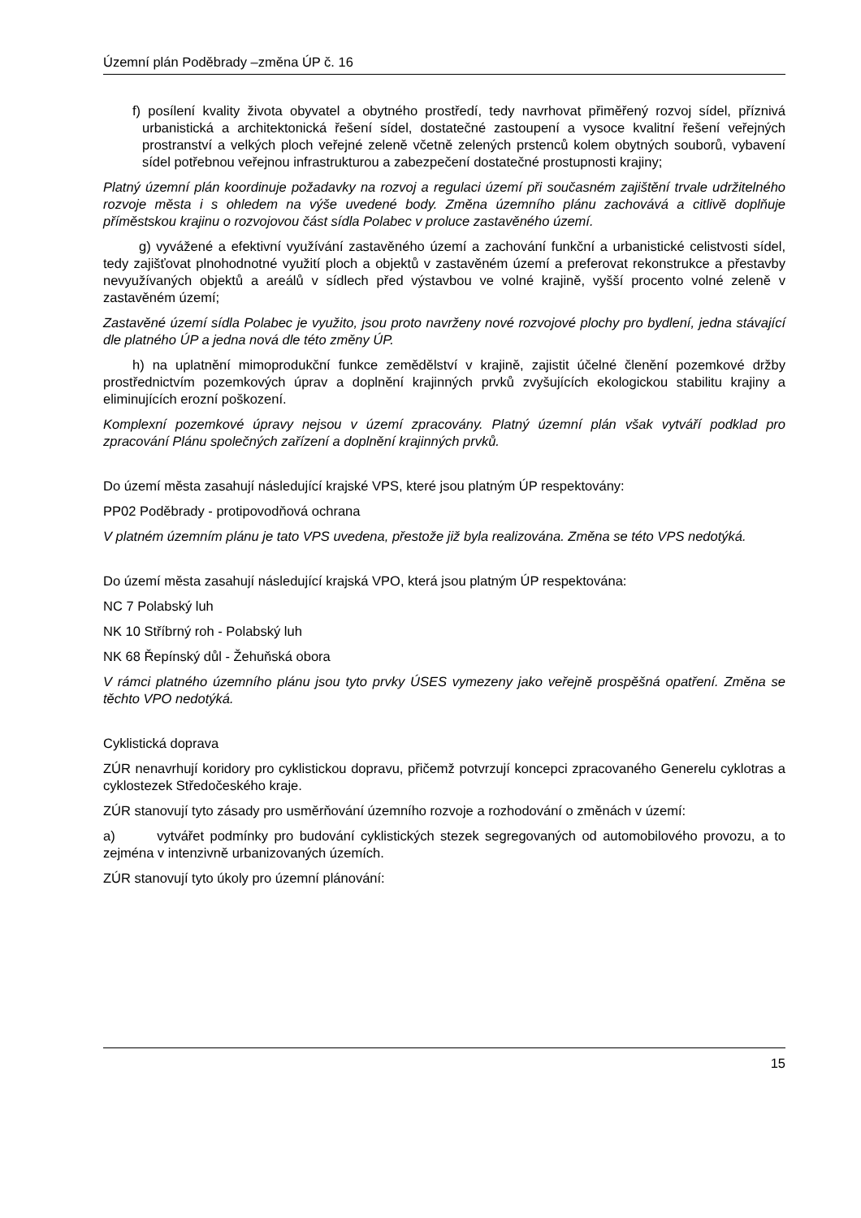Územní plán Poděbrady –změna ÚP č. 16
f) posílení kvality života obyvatel a obytného prostředí, tedy navrhovat přiměřený rozvoj sídel, příznivá urbanistická a architektonická řešení sídel, dostatečné zastoupení a vysoce kvalitní řešení veřejných prostranství a velkých ploch veřejné zeleně včetně zelených prstenců kolem obytných souborů, vybavení sídel potřebnou veřejnou infrastrukturou a zabezpečení dostatečné prostupnosti krajiny;
Platný územní plán koordinuje požadavky na rozvoj a regulaci území při současném zajištění trvale udržitelného rozvoje města i s ohledem na výše uvedené body. Změna územního plánu zachovává a citlivě doplňuje příměstskou krajinu o rozvojovou část sídla Polabec v proluce zastavěného území.
g) vyvážené a efektivní využívání zastavěného území a zachování funkční a urbanistické celistvosti sídel, tedy zajišťovat plnohodnotné využití ploch a objektů v zastavěném území a preferovat rekonstrukce a přestavby nevyužívaných objektů a areálů v sídlech před výstavbou ve volné krajině, vyšší procento volné zeleně v zastavěném území;
Zastavěné území sídla Polabec je využito, jsou proto navrženy nové rozvojové plochy pro bydlení, jedna stávající dle platného ÚP a jedna nová dle této změny ÚP.
h) na uplatnění mimoprodukční funkce zemědělství v krajině, zajistit účelné členění pozemkové držby prostřednictvím pozemkových úprav a doplnění krajinných prvků zvyšujících ekologickou stabilitu krajiny a eliminujících erozní poškození.
Komplexní pozemkové úpravy nejsou v území zpracovány. Platný územní plán však vytváří podklad pro zpracování Plánu společných zařízení a doplnění krajinných prvků.
Do území města zasahují následující krajské VPS, které jsou platným ÚP respektovány:
PP02 Poděbrady - protipovodňová ochrana
V platném územním plánu je tato VPS uvedena, přestože již byla realizována. Změna se této VPS nedotýká.
Do území města zasahují následující krajská VPO, která jsou platným ÚP respektována:
NC 7 Polabský luh
NK 10 Stříbrný roh - Polabský luh
NK 68 Řepínský důl - Žehuňská obora
V rámci platného územního plánu jsou tyto prvky ÚSES vymezeny jako veřejně prospěšná opatření. Změna se těchto VPO nedotýká.
Cyklistická doprava
ZÚR nenavrhují koridory pro cyklistickou dopravu, přičemž potvrzují koncepci zpracovaného Generelu cyklotras a cyklostezek Středočeského kraje.
ZÚR stanovují tyto zásady pro usměrňování územního rozvoje a rozhodování o změnách v území:
a) vytvářet podmínky pro budování cyklistických stezek segregovaných od automobilového provozu, a to zejména v intenzivně urbanizovaných územích.
ZÚR stanovují tyto úkoly pro územní plánování:
15